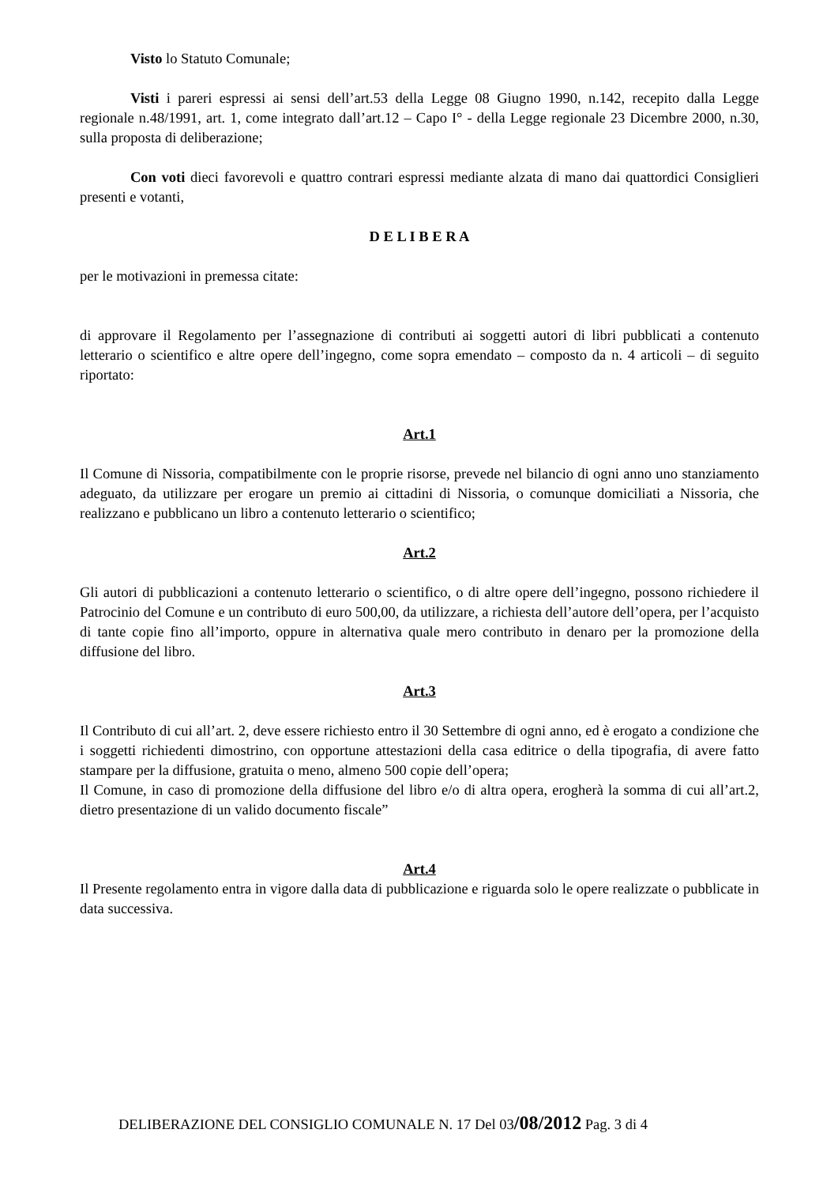Visto lo Statuto Comunale;
Visti i pareri espressi ai sensi dell’art.53 della Legge 08 Giugno 1990, n.142, recepito dalla Legge regionale n.48/1991, art. 1, come integrato dall’art.12 – Capo I° - della Legge regionale 23 Dicembre 2000, n.30, sulla proposta di deliberazione;
Con voti dieci favorevoli e quattro contrari espressi mediante alzata di mano dai quattordici Consiglieri presenti e votanti,
D E L I B E R A
per le motivazioni in premessa citate:
di approvare il Regolamento per l’assegnazione di contributi ai soggetti autori di libri pubblicati a contenuto letterario o scientifico e altre opere dell’ingegno, come sopra emendato – composto da n. 4 articoli – di seguito riportato:
Art.1
Il Comune di Nissoria, compatibilmente con le proprie risorse, prevede nel bilancio di ogni anno uno stanziamento adeguato, da utilizzare per erogare un premio ai cittadini di Nissoria, o comunque domiciliati a Nissoria, che realizzano e pubblicano un libro a contenuto letterario o scientifico;
Art.2
Gli autori di pubblicazioni a contenuto letterario o scientifico, o di altre opere dell’ingegno, possono richiedere il Patrocinio del Comune e un contributo di euro 500,00, da utilizzare, a richiesta dell’autore dell’opera, per l’acquisto di tante copie fino all’importo, oppure in alternativa quale mero contributo in denaro per la promozione della diffusione del libro.
Art.3
Il Contributo di cui all’art. 2, deve essere richiesto entro il 30 Settembre di ogni anno, ed è erogato a condizione che i soggetti richiedenti dimostrino, con opportune attestazioni della casa editrice o della tipografia, di avere fatto stampare per la diffusione, gratuita o meno, almeno 500 copie dell’opera;
Il Comune, in caso di promozione della diffusione del libro e/o di altra opera, erogherà la somma di cui all’art.2, dietro presentazione di un valido documento fiscale”
Art.4
Il Presente regolamento entra in vigore dalla data di pubblicazione e riguarda solo le opere realizzate o pubblicate in data successiva.
DELIBERAZIONE DEL CONSIGLIO COMUNALE N. 17 Del 03/08/2012 Pag. 3 di 4